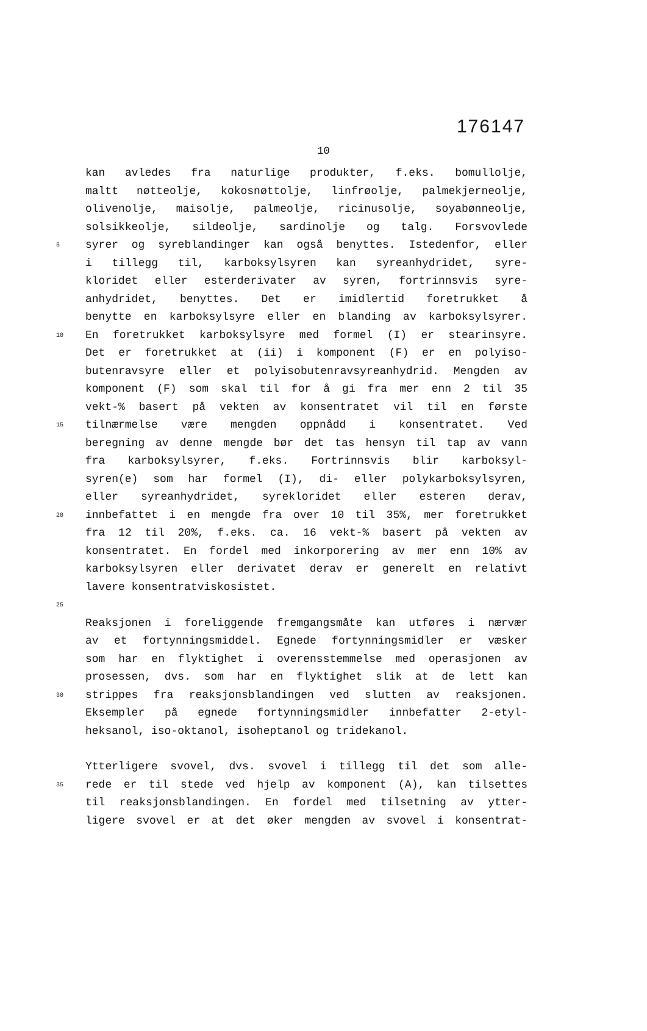176147
10
kan avledes fra naturlige produkter, f.eks. bomullolje,
maltt nøtteolje, kokosnøttolje, linfrøolje, palmekjerneolje,
olivenolje, maisolje, palmeolje, ricinusolje, soyabønneolje,
solsikkeolje, sildeolje, sardinolje og talg. Forsvovlede
5 syrer og syreblandinger kan også benyttes. Istedenfor, eller
i tillegg til, karboksylsyren kan syreanhydridet, syre-
kloridet eller esterderivater av syren, fortrinnsvis syre-
anhydridet, benyttes. Det er imidlertid foretrukket å
benytte en karboksylsyre eller en blanding av karboksylsyrer.
10 En foretrukket karboksylsyre med formel (I) er stearinsyre.
Det er foretrukket at (ii) i komponent (F) er en polyiso-
butenravsyre eller et polyisobutenravsyreanhydrid. Mengden av
komponent (F) som skal til for å gi fra mer enn 2 til 35
vekt-% basert på vekten av konsentratet vil til en første
15 tilnærmelse være mengden oppnådd i konsentratet. Ved
beregning av denne mengde bør det tas hensyn til tap av vann
fra karboksylsyrer, f.eks. Fortrinnsvis blir karboksyl-
syren(e) som har formel (I), di- eller polykarboksylsyren,
eller syreanhydridet, syrekloridet eller esteren derav,
20 innbefattet i en mengde fra over 10 til 35%, mer foretrukket
fra 12 til 20%, f.eks. ca. 16 vekt-% basert på vekten av
konsentratet. En fordel med inkorporering av mer enn 10% av
karboksylsyren eller derivatet derav er generelt en relativt
lavere konsentratviskosistet.
25
Reaksjonen i foreliggende fremgangsmåte kan utføres i nærvær
av et fortynningsmiddel. Egnede fortynningsmidler er væsker
som har en flyktighet i overensstemmelse med operasjonen av
prosessen, dvs. som har en flyktighet slik at de lett kan
30 strippes fra reaksjonsblandingen ved slutten av reaksjonen.
Eksempler på egnede fortynningsmidler innbefatter 2-etyl-
heksanol, iso-oktanol, isoheptanol og tridekanol.
Ytterligere svovel, dvs. svovel i tillegg til det som alle-
35 rede er til stede ved hjelp av komponent (A), kan tilsettes
til reaksjonsblandingen. En fordel med tilsetning av ytter-
ligere svovel er at det øker mengden av svovel i konsentrat-